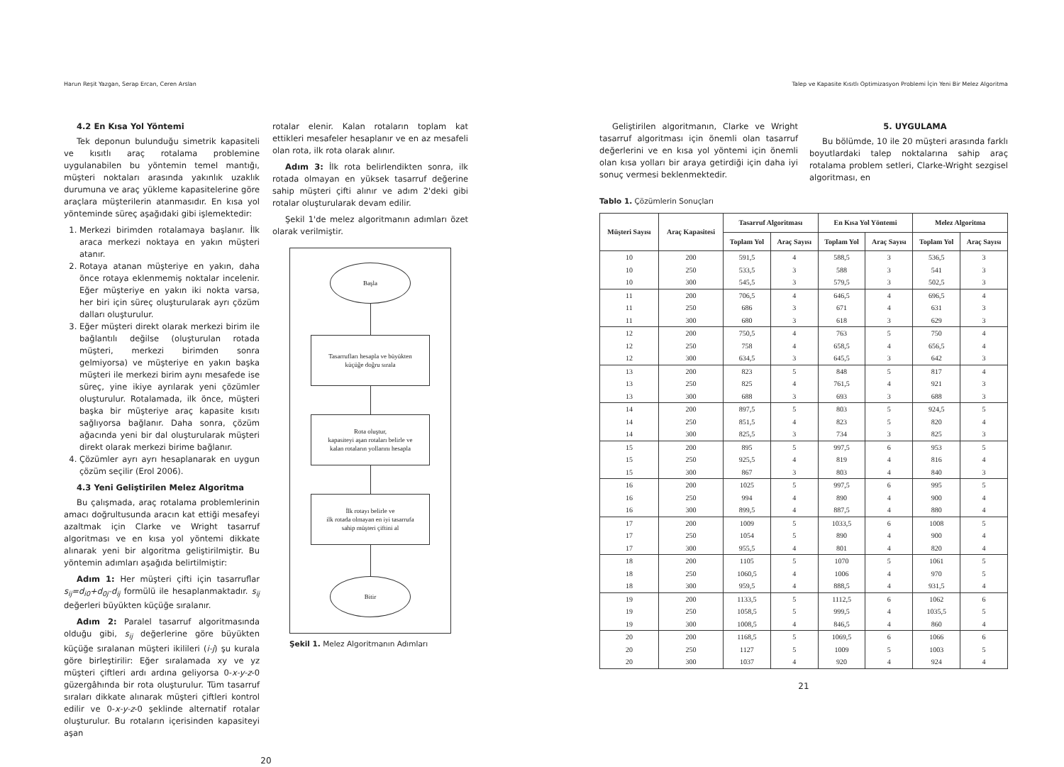Harun Reşit Yazgan, Serap Ercan, Ceren Arslan
4.2 En Kısa Yol Yöntemi
Tek deponun bulunduğu simetrik kapasiteli ve kısıtlı araç rotalama problemine uygulanabilen bu yöntemin temel mantığı, müşteri noktaları arasında yakınlık uzaklık durumuna ve araç yükleme kapasitelerine göre araçlara müşterilerin atanmasıdır. En kısa yol yönteminde süreç aşağıdaki gibi işlemektedir:
1. Merkezi birimden rotalamaya başlanır. İlk araca merkezi noktaya en yakın müşteri atanır.
2. Rotaya atanan müşteriye en yakın, daha önce rotaya eklenmemiş noktalar incelenir. Eğer müşteriye en yakın iki nokta varsa, her biri için süreç oluşturularak ayrı çözüm dalları oluşturulur.
3. Eğer müşteri direkt olarak merkezi birim ile bağlantılı değilse (oluşturulan rotada müşteri, merkezi birimden sonra gelmiyorsa) ve müşteriye en yakın başka müşteri ile merkezi birim aynı mesafede ise süreç, yine ikiye ayrılarak yeni çözümler oluşturulur. Rotalamada, ilk önce, müşteri başka bir müşteriye araç kapasite kısıtı sağlıyorsa bağlanır. Daha sonra, çözüm ağacında yeni bir dal oluşturularak müşteri direkt olarak merkezi birime bağlanır.
4. Çözümler ayrı ayrı hesaplanarak en uygun çözüm seçilir (Erol 2006).
4.3 Yeni Geliştirilen Melez Algoritma
Bu çalışmada, araç rotalama problemlerinin amacı doğrultusunda aracın kat ettiği mesafeyi azaltmak için Clarke ve Wright tasarruf algoritması ve en kısa yol yöntemi dikkate alınarak yeni bir algoritma geliştirilmiştir. Bu yöntemin adımları aşağıda belirtilmiştir:
Adım 1: Her müşteri çifti için tasarruflar s<sub>ij</sub>=d<sub>i0</sub>+d<sub>0j</sub>-d<sub>ij</sub> formülü ile hesaplanmaktadır. s<sub>ij</sub> değerleri büyükten küçüğe sıralanır.
Adım 2: Paralel tasarruf algoritmasında olduğu gibi, s<sub>ij</sub> değerlerine göre büyükten küçüğe sıralanan müşteri ikilileri (i-j) şu kurala göre birleştirilir: Eğer sıralamada xy ve yz müşteri çiftleri ardı ardına geliyorsa 0-x-y-z-0 güzergâhında bir rota oluşturulur. Tüm tasarruf sıraları dikkate alınarak müşteri çiftleri kontrol edilir ve 0-x-y-z-0 şeklinde alternatif rotalar oluşturulur. Bu rotaların içerisinden kapasiteyi aşan
rotalar elenir. Kalan rotaların toplam kat ettikleri mesafeler hesaplanır ve en az mesafeli olan rota, ilk rota olarak alınır.
Adım 3: İlk rota belirlendikten sonra, ilk rotada olmayan en yüksek tasarruf değerine sahip müşteri çifti alınır ve adım 2'deki gibi rotalar oluşturularak devam edilir.
Şekil 1'de melez algoritmanın adımları özet olarak verilmiştir.
Başla
Tasarrufları hesapla ve büyükten
küçüğe doğru sırala
Rota oluştur,
kapasiteyi aşan rotaları belirle ve
kalan rotaların yollarını hesapla
İlk rotayı belirle ve
ilk rotada olmayan en iyi tasarrufa
sahip müşteri çiftini al
Bitir
Şekil 1. Melez Algoritmanın Adımları
20
Talep ve Kapasite Kısıtlı Optimizasyon Problemi İçin Yeni Bir Melez Algoritma
Geliştirilen algoritmanın, Clarke ve Wright tasarruf algoritması için önemli olan tasarruf değerlerini ve en kısa yol yöntemi için önemli olan kısa yolları bir araya getirdiği için daha iyi sonuç vermesi beklenmektedir.
5. UYGULAMA
Bu bölümde, 10 ile 20 müşteri arasında farklı boyutlardaki talep noktalarına sahip araç rotalama problem setleri, Clarke-Wright sezgisel algoritması, en
Tablo 1. Çözümlerin Sonuçları
| Müşteri Sayısı | Araç Kapasitesi | Tasarruf Algoritması | | En Kısa Yol Yöntemi | | Melez Algoritma | |
| --- | --- | --- | --- | --- | --- | --- | --- |
| | | Toplam Yol | Araç Sayısı | Toplam Yol | Araç Sayısı | Toplam Yol | Araç Sayısı |
| 10 | 200 | 591,5 | 4 | 588,5 | 3 | 536,5 | 3 |
| 10 | 250 | 533,5 | 3 | 588 | 3 | 541 | 3 |
| 10 | 300 | 545,5 | 3 | 579,5 | 3 | 502,5 | 3 |
| 11 | 200 | 706,5 | 4 | 646,5 | 4 | 696,5 | 4 |
| 11 | 250 | 686 | 3 | 671 | 4 | 631 | 3 |
| 11 | 300 | 680 | 3 | 618 | 3 | 629 | 3 |
| 12 | 200 | 750,5 | 4 | 763 | 5 | 750 | 4 |
| 12 | 250 | 758 | 4 | 658,5 | 4 | 656,5 | 4 |
| 12 | 300 | 634,5 | 3 | 645,5 | 3 | 642 | 3 |
| 13 | 200 | 823 | 5 | 848 | 5 | 817 | 4 |
| 13 | 250 | 825 | 4 | 761,5 | 4 | 921 | 3 |
| 13 | 300 | 688 | 3 | 693 | 3 | 688 | 3 |
| 14 | 200 | 897,5 | 5 | 803 | 5 | 924,5 | 5 |
| 14 | 250 | 851,5 | 4 | 823 | 5 | 820 | 4 |
| 14 | 300 | 825,5 | 3 | 734 | 3 | 825 | 3 |
| 15 | 200 | 895 | 5 | 997,5 | 6 | 953 | 5 |
| 15 | 250 | 925,5 | 4 | 819 | 4 | 816 | 4 |
| 15 | 300 | 867 | 3 | 803 | 4 | 840 | 3 |
| 16 | 200 | 1025 | 5 | 997,5 | 6 | 995 | 5 |
| 16 | 250 | 994 | 4 | 890 | 4 | 900 | 4 |
| 16 | 300 | 899,5 | 4 | 887,5 | 4 | 880 | 4 |
| 17 | 200 | 1009 | 5 | 1033,5 | 6 | 1008 | 5 |
| 17 | 250 | 1054 | 5 | 890 | 4 | 900 | 4 |
| 17 | 300 | 955,5 | 4 | 801 | 4 | 820 | 4 |
| 18 | 200 | 1105 | 5 | 1070 | 5 | 1061 | 5 |
| 18 | 250 | 1060,5 | 4 | 1006 | 4 | 970 | 5 |
| 18 | 300 | 959,5 | 4 | 888,5 | 4 | 931,5 | 4 |
| 19 | 200 | 1133,5 | 5 | 1112,5 | 6 | 1062 | 6 |
| 19 | 250 | 1058,5 | 5 | 999,5 | 4 | 1035,5 | 5 |
| 19 | 300 | 1008,5 | 4 | 846,5 | 4 | 860 | 4 |
| 20 | 200 | 1168,5 | 5 | 1069,5 | 6 | 1066 | 6 |
| 20 | 250 | 1127 | 5 | 1009 | 5 | 1003 | 5 |
| 20 | 300 | 1037 | 4 | 920 | 4 | 924 | 4 |
21